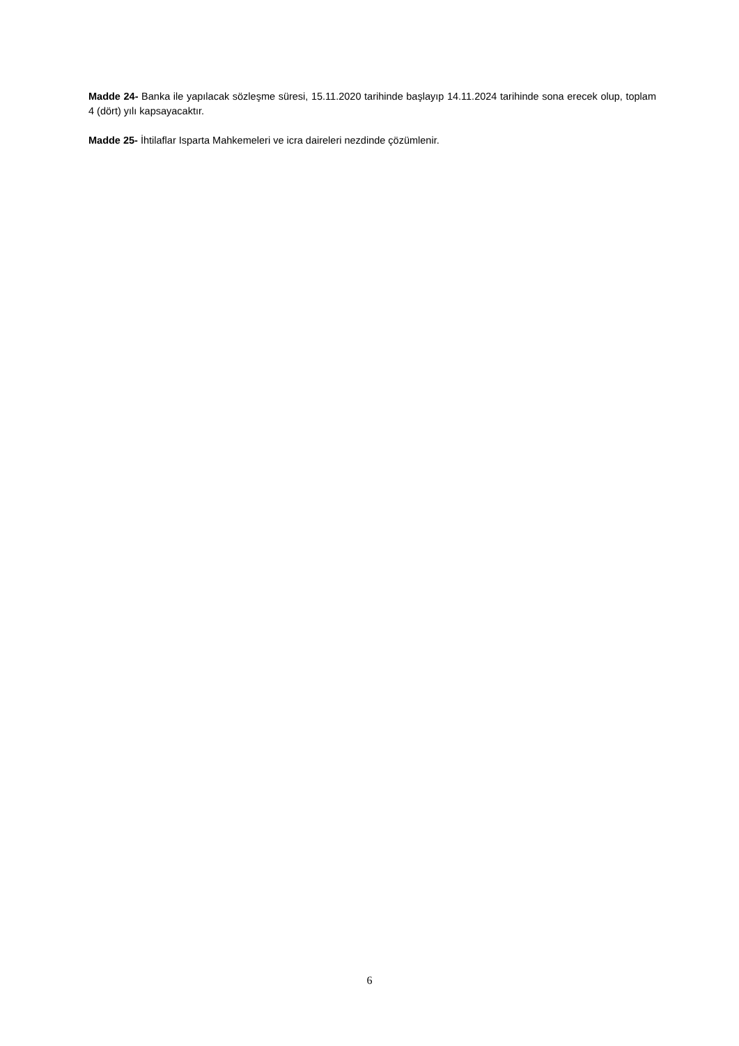Madde 24- Banka ile yapılacak sözleşme süresi, 15.11.2020 tarihinde başlayıp 14.11.2024 tarihinde sona erecek olup, toplam 4 (dört) yılı kapsayacaktır.
Madde 25- İhtilaflar Isparta Mahkemeleri ve icra daireleri nezdinde çözümlenir.
6